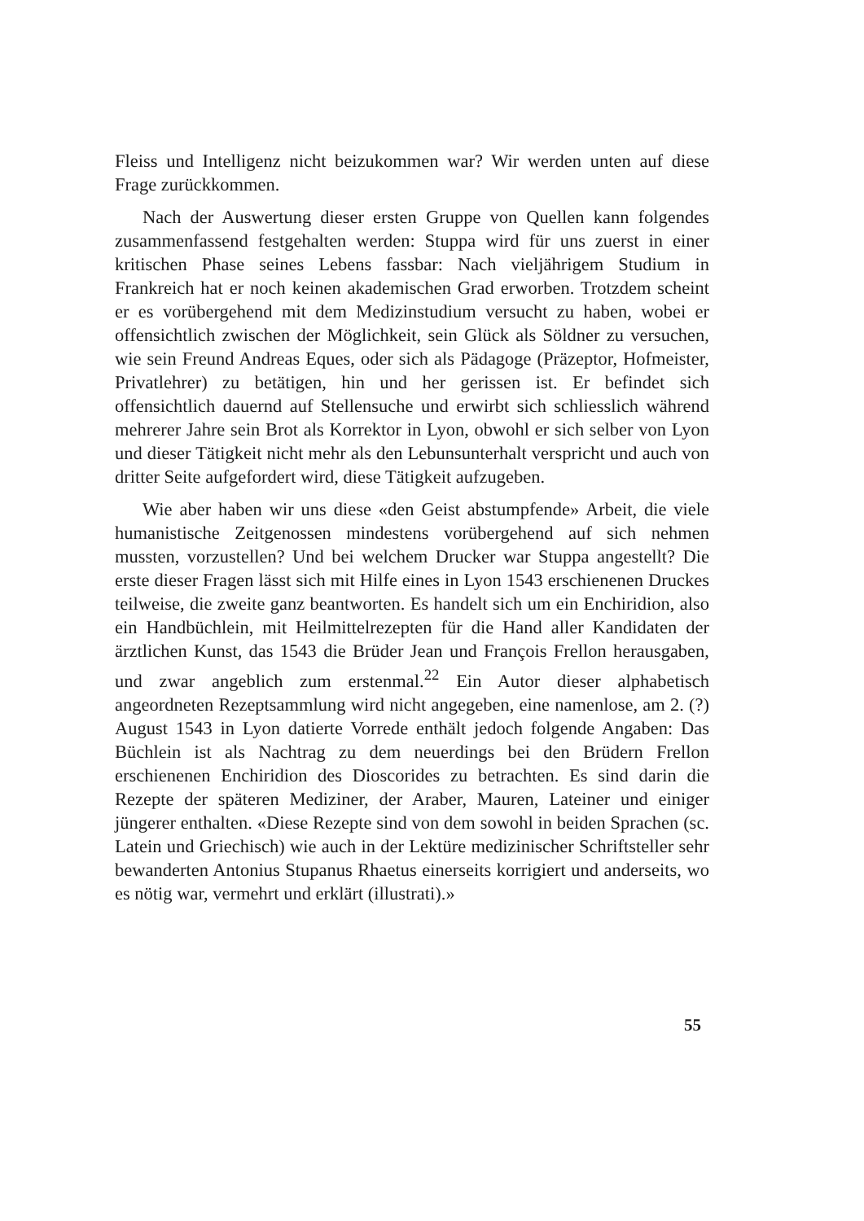Fleiss und Intelligenz nicht beizukommen war? Wir werden unten auf diese Frage zurückkommen.
Nach der Auswertung dieser ersten Gruppe von Quellen kann folgendes zusammenfassend festgehalten werden: Stuppa wird für uns zuerst in einer kritischen Phase seines Lebens fassbar: Nach vieljährigem Studium in Frankreich hat er noch keinen akademischen Grad erworben. Trotzdem scheint er es vorübergehend mit dem Medizinstudium versucht zu haben, wobei er offensichtlich zwischen der Möglichkeit, sein Glück als Söldner zu versuchen, wie sein Freund Andreas Eques, oder sich als Pädagoge (Präzeptor, Hofmeister, Privatlehrer) zu betätigen, hin und her gerissen ist. Er befindet sich offensichtlich dauernd auf Stellensuche und erwirbt sich schliesslich während mehrerer Jahre sein Brot als Korrektor in Lyon, obwohl er sich selber von Lyon und dieser Tätigkeit nicht mehr als den Lebunsunterhalt verspricht und auch von dritter Seite aufgefordert wird, diese Tätigkeit aufzugeben.
Wie aber haben wir uns diese «den Geist abstumpfende» Arbeit, die viele humanistische Zeitgenossen mindestens vorübergehend auf sich nehmen mussten, vorzustellen? Und bei welchem Drucker war Stuppa angestellt? Die erste dieser Fragen lässt sich mit Hilfe eines in Lyon 1543 erschienenen Druckes teilweise, die zweite ganz beantworten. Es handelt sich um ein Enchiridion, also ein Handbüchlein, mit Heilmittelrezepten für die Hand aller Kandidaten der ärztlichen Kunst, das 1543 die Brüder Jean und François Frellon herausgaben, und zwar angeblich zum erstenmal.<sup>22</sup> Ein Autor dieser alphabetisch angeordneten Rezeptsammlung wird nicht angegeben, eine namenlose, am 2. (?) August 1543 in Lyon datierte Vorrede enthält jedoch folgende Angaben: Das Büchlein ist als Nachtrag zu dem neuerdings bei den Brüdern Frellon erschienenen Enchiridion des Dioscorides zu betrachten. Es sind darin die Rezepte der späteren Mediziner, der Araber, Mauren, Lateiner und einiger jüngerer enthalten. «Diese Rezepte sind von dem sowohl in beiden Sprachen (sc. Latein und Griechisch) wie auch in der Lektüre medizinischer Schriftsteller sehr bewanderten Antonius Stupanus Rhaetus einerseits korrigiert und anderseits, wo es nötig war, vermehrt und erklärt (illustrati).»
55